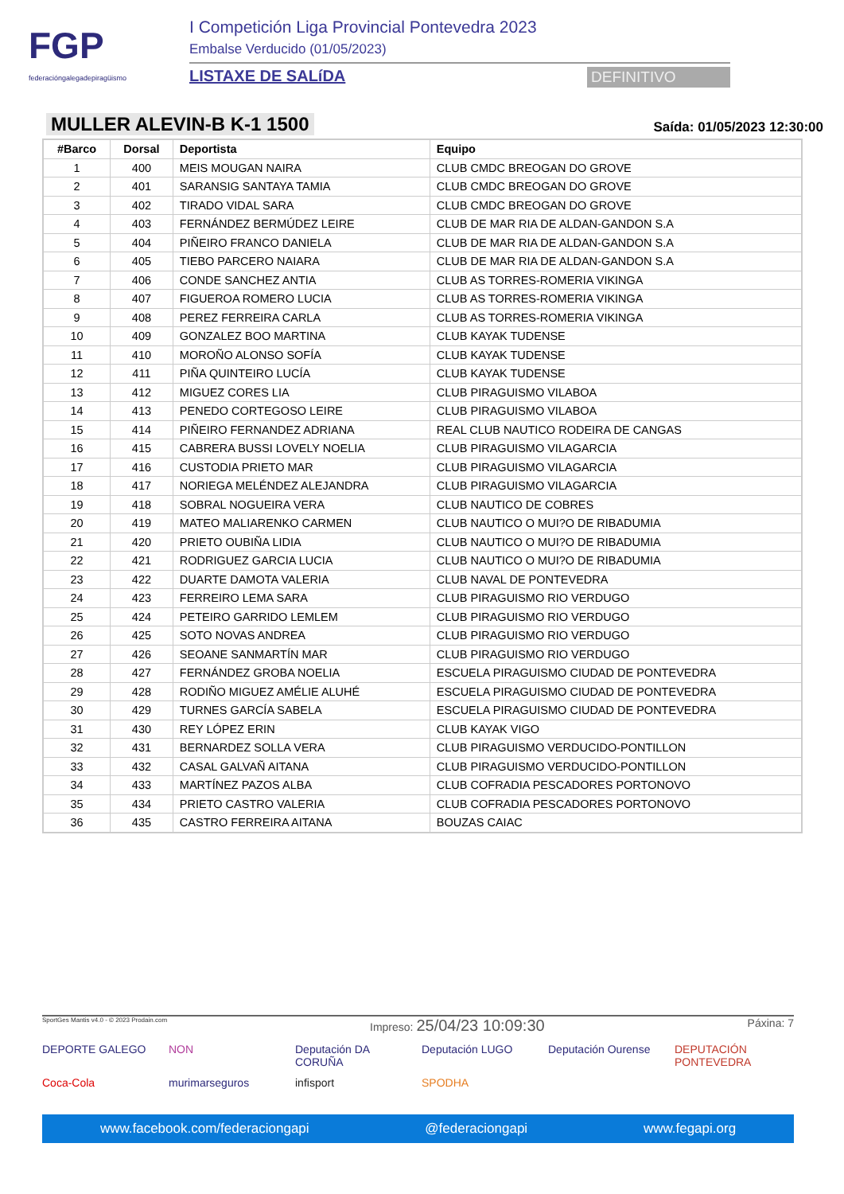FGP
federacióngalegadepiragüismo
I Competición Liga Provincial Pontevedra 2023
Embalse Verducido (01/05/2023)
LISTAXE DE SALíDA DEFINITIVO
MULLER ALEVIN-B K-1 1500
Saída: 01/05/2023 12:30:00
| #Barco | Dorsal | Deportista | Equipo |
| --- | --- | --- | --- |
| 1 | 400 | MEIS MOUGAN NAIRA | CLUB CMDC BREOGAN DO GROVE |
| 2 | 401 | SARANSIG SANTAYA TAMIA | CLUB CMDC BREOGAN DO GROVE |
| 3 | 402 | TIRADO VIDAL SARA | CLUB CMDC BREOGAN DO GROVE |
| 4 | 403 | FERNÁNDEZ BERMÚDEZ LEIRE | CLUB DE MAR RIA DE ALDAN-GANDON S.A |
| 5 | 404 | PIÑEIRO FRANCO DANIELA | CLUB DE MAR RIA DE ALDAN-GANDON S.A |
| 6 | 405 | TIEBO PARCERO NAIARA | CLUB DE MAR RIA DE ALDAN-GANDON S.A |
| 7 | 406 | CONDE SANCHEZ ANTIA | CLUB AS TORRES-ROMERIA VIKINGA |
| 8 | 407 | FIGUEROA ROMERO LUCIA | CLUB AS TORRES-ROMERIA VIKINGA |
| 9 | 408 | PEREZ FERREIRA CARLA | CLUB AS TORRES-ROMERIA VIKINGA |
| 10 | 409 | GONZALEZ BOO MARTINA | CLUB KAYAK TUDENSE |
| 11 | 410 | MOROÑO ALONSO SOFÍA | CLUB KAYAK TUDENSE |
| 12 | 411 | PIÑA QUINTEIRO LUCÍA | CLUB KAYAK TUDENSE |
| 13 | 412 | MIGUEZ CORES LIA | CLUB PIRAGUISMO VILABOA |
| 14 | 413 | PENEDO CORTEGOSO LEIRE | CLUB PIRAGUISMO VILABOA |
| 15 | 414 | PIÑEIRO FERNANDEZ ADRIANA | REAL CLUB NAUTICO RODEIRA DE CANGAS |
| 16 | 415 | CABRERA BUSSI LOVELY NOELIA | CLUB PIRAGUISMO VILAGARCIA |
| 17 | 416 | CUSTODIA PRIETO MAR | CLUB PIRAGUISMO VILAGARCIA |
| 18 | 417 | NORIEGA MELÉNDEZ ALEJANDRA | CLUB PIRAGUISMO VILAGARCIA |
| 19 | 418 | SOBRAL NOGUEIRA VERA | CLUB NAUTICO DE COBRES |
| 20 | 419 | MATEO MALIARENKO CARMEN | CLUB NAUTICO O MUI?O DE RIBADUMIA |
| 21 | 420 | PRIETO OUBIÑA LIDIA | CLUB NAUTICO O MUI?O DE RIBADUMIA |
| 22 | 421 | RODRIGUEZ GARCIA LUCIA | CLUB NAUTICO O MUI?O DE RIBADUMIA |
| 23 | 422 | DUARTE DAMOTA VALERIA | CLUB NAVAL DE PONTEVEDRA |
| 24 | 423 | FERREIRO LEMA SARA | CLUB PIRAGUISMO RIO VERDUGO |
| 25 | 424 | PETEIRO GARRIDO LEMLEM | CLUB PIRAGUISMO RIO VERDUGO |
| 26 | 425 | SOTO NOVAS ANDREA | CLUB PIRAGUISMO RIO VERDUGO |
| 27 | 426 | SEOANE SANMARTÍN MAR | CLUB PIRAGUISMO RIO VERDUGO |
| 28 | 427 | FERNÁNDEZ GROBA NOELIA | ESCUELA PIRAGUISMO CIUDAD DE PONTEVEDRA |
| 29 | 428 | RODIÑO MIGUEZ AMÉLIE ALUHÉ | ESCUELA PIRAGUISMO CIUDAD DE PONTEVEDRA |
| 30 | 429 | TURNES GARCÍA SABELA | ESCUELA PIRAGUISMO CIUDAD DE PONTEVEDRA |
| 31 | 430 | REY LÓPEZ ERIN | CLUB KAYAK VIGO |
| 32 | 431 | BERNARDEZ SOLLA VERA | CLUB PIRAGUISMO VERDUCIDO-PONTILLON |
| 33 | 432 | CASAL GALVAÑ AITANA | CLUB PIRAGUISMO VERDUCIDO-PONTILLON |
| 34 | 433 | MARTÍNEZ PAZOS ALBA | CLUB COFRADIA PESCADORES PORTONOVO |
| 35 | 434 | PRIETO CASTRO VALERIA | CLUB COFRADIA PESCADORES PORTONOVO |
| 36 | 435 | CASTRO FERREIRA AITANA | BOUZAS CAIAC |
SportGes Mantis v4.0 - © 2023 Prodain.com Impreso: 25/04/23 10:09:30 Páxina: 7
DEPORTE GALEGO
NON
Deputación DA CORUÑA
Deputación LUGO
Deputación Ourense
DEPUTACIÓN PONTEVEDRA
Coca-Cola
murimarseguros
infisport
SPODHA
www.facebook.com/federaciongapi @federaciongapi www.fegapi.org